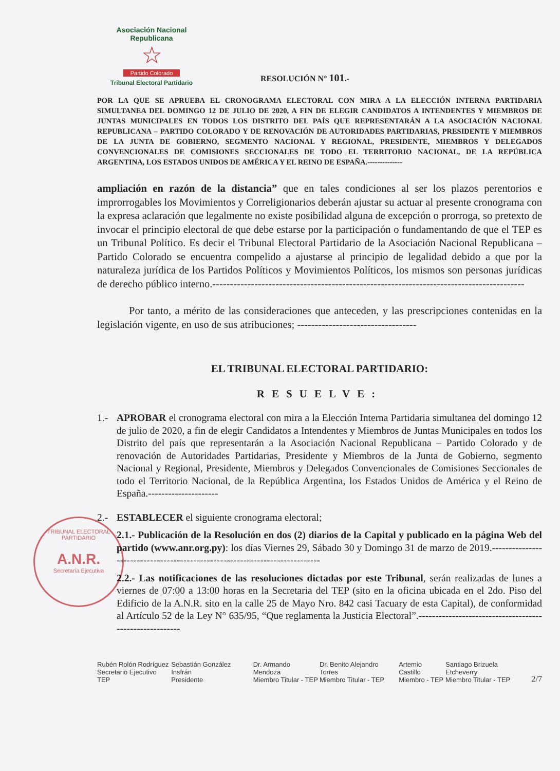Asociación Nacional Republicana
☆
Partido Colorado
Tribunal Electoral Partidario
TRIBUNAL ELECTORAL PARTIDARIO
A.N.R.
Secretaría Ejecutiva
RESOLUCIÓN N° 101.-
POR LA QUE SE APRUEBA EL CRONOGRAMA ELECTORAL CON MIRA A LA ELECCIÓN INTERNA PARTIDARIA SIMULTANEA DEL DOMINGO 12 DE JULIO DE 2020, A FIN DE ELEGIR CANDIDATOS A INTENDENTES Y MIEMBROS DE JUNTAS MUNICIPALES EN TODOS LOS DISTRITO DEL PAÍS QUE REPRESENTARÁN A LA ASOCIACIÓN NACIONAL REPUBLICANA – PARTIDO COLORADO Y DE RENOVACIÓN DE AUTORIDADES PARTIDARIAS, PRESIDENTE Y MIEMBROS DE LA JUNTA DE GOBIERNO, SEGMENTO NACIONAL Y REGIONAL, PRESIDENTE, MIEMBROS Y DELEGADOS CONVENCIONALES DE COMISIONES SECCIONALES DE TODO EL TERRITORIO NACIONAL, DE LA REPÚBLICA ARGENTINA, LOS ESTADOS UNIDOS DE AMÉRICA Y EL REINO DE ESPAÑA.--------------
ampliación en razón de la distancia” que en tales condiciones al ser los plazos perentorios e improrrogables los Movimientos y Correligionarios deberán ajustar su actuar al presente cronograma con la expresa aclaración que legalmente no existe posibilidad alguna de excepción o prorroga, so pretexto de invocar el principio electoral de que debe estarse por la participación o fundamentando de que el TEP es un Tribunal Político. Es decir el Tribunal Electoral Partidario de la Asociación Nacional Republicana – Partido Colorado se encuentra compelido a ajustarse al principio de legalidad debido a que por la naturaleza jurídica de los Partidos Políticos y Movimientos Políticos, los mismos son personas jurídicas de derecho público interno.-----------------------------------------------------------------------------------------
Por tanto, a mérito de las consideraciones que anteceden, y las prescripciones contenidas en la legislación vigente, en uso de sus atribuciones; ----------------------------------
EL TRIBUNAL ELECTORAL PARTIDARIO:
RESUELVE:
1.- APROBAR el cronograma electoral con mira a la Elección Interna Partidaria simultanea del domingo 12 de julio de 2020, a fin de elegir Candidatos a Intendentes y Miembros de Juntas Municipales en todos los Distrito del país que representarán a la Asociación Nacional Republicana – Partido Colorado y de renovación de Autoridades Partidarias, Presidente y Miembros de la Junta de Gobierno, segmento Nacional y Regional, Presidente, Miembros y Delegados Convencionales de Comisiones Seccionales de todo el Territorio Nacional, de la República Argentina, los Estados Unidos de América y el Reino de España.---------------------
2.- ESTABLECER el siguiente cronograma electoral;
2.1.- Publicación de la Resolución en dos (2) diarios de la Capital y publicado en la página Web del partido (www.anr.org.py): los días Viernes 29, Sábado 30 y Domingo 31 de marzo de 2019.----------------------------------------------------------------------------
2.2.- Las notificaciones de las resoluciones dictadas por este Tribunal, serán realizadas de lunes a viernes de 07:00 a 13:00 horas en la Secretaria del TEP (sito en la oficina ubicada en el 2do. Piso del Edificio de la A.N.R. sito en la calle 25 de Mayo Nro. 842 casi Tacuary de esta Capital), de conformidad al Artículo 52 de la Ley N° 635/95, “Que reglamenta la Justicia Electoral”.--------------------------------------------------------
Rubén Rolón Rodríguez
Secretario Ejecutivo TEP
Sebastián González Insfrán
Presidente
Dr. Armando Mendoza
Miembro Titular - TEP
Dr. Benito Alejandro Torres
Miembro Titular - TEP
Artemio Castillo
Miembro - TEP
Santiago Brizuela Etcheverry
Miembro Titular - TEP
2/7